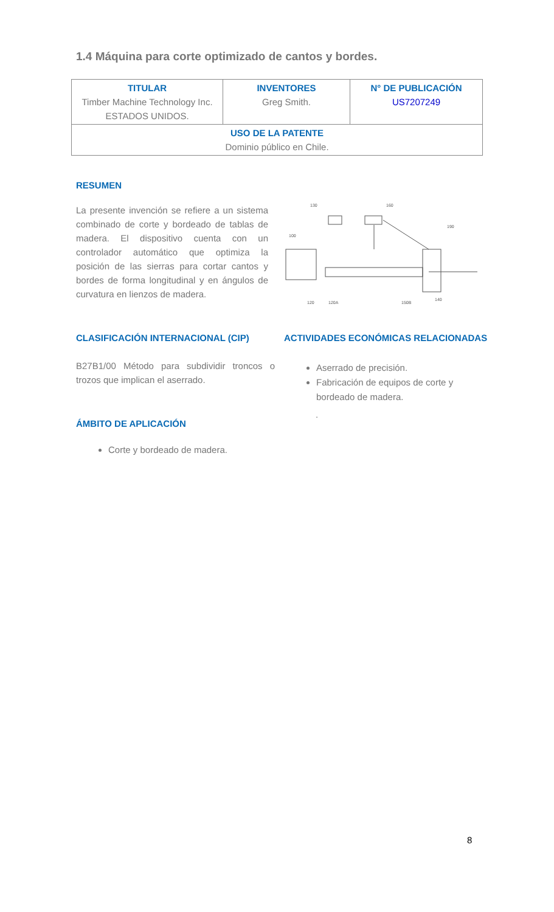1.4 Máquina para corte optimizado de cantos y bordes.
| TITULAR Timber Machine Technology Inc. ESTADOS UNIDOS. | INVENTORES Greg Smith. | N° DE PUBLICACIÓN US7207249 |
| USO DE LA PATENTE Dominio público en Chile. | | |
RESUMEN
La presente invención se refiere a un sistema combinado de corte y bordeado de tablas de madera. El dispositivo cuenta con un controlador automático que optimiza la posición de las sierras para cortar cantos y bordes de forma longitudinal y en ángulos de curvatura en lienzos de madera.
130
160
100
190
120
120A
150B
140
CLASIFICACIÓN INTERNACIONAL (CIP)
ACTIVIDADES ECONÓMICAS RELACIONADAS
B27B1/00 Método para subdividir troncos o trozos que implican el aserrado.
Aserrado de precisión.
Fabricación de equipos de corte y bordeado de madera.
.
ÁMBITO DE APLICACIÓN
Corte y bordeado de madera.
8